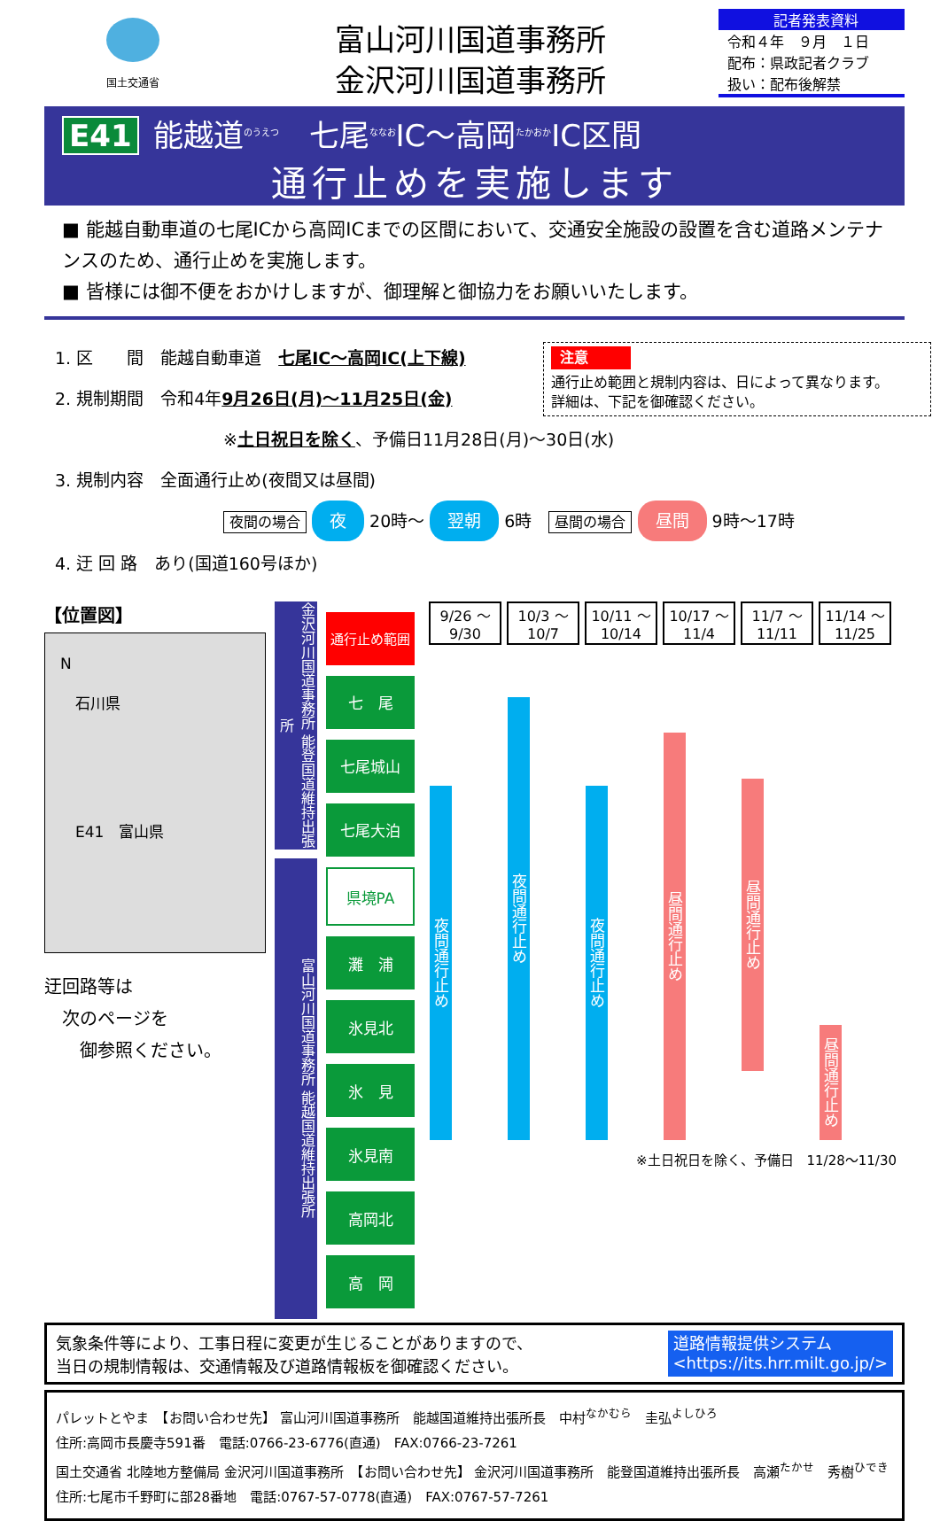国土交通省
富山河川国道事務所
金沢河川国道事務所
記者発表資料
令和４年　９月　１日
配布：県政記者クラブ
扱い：配布後解禁
E41 能越道<sup>のうえつ</sup>　七尾<sup>ななお</sup>IC～高岡<sup>たかおか</sup>IC区間
通行止めを実施します
■ 能越自動車道の七尾ICから高岡ICまでの区間において、交通安全施設の設置を含む道路メンテナンスのため、通行止めを実施します。
■ 皆様には御不便をおかけしますが、御理解と御協力をお願いいたします。
注意
通行止め範囲と規制内容は、日によって異なります。
詳細は、下記を御確認ください。
1. 区　　間　能越自動車道　七尾IC～高岡IC(上下線)
2. 規制期間　令和4年9月26日(月)～11月25日(金)
※土日祝日を除く、予備日11月28日(月)～30日(水)
3. 規制内容　全面通行止め(夜間又は昼間)
夜間の場合 夜 20時～ 翌朝 6時　昼間の場合 昼間 9時～17時
4. 迂 回 路　あり(国道160号ほか)
【位置図】
　N
　　石川県
　　E41　富山県
迂回路等は
　次のページを
　　御参照ください。
金沢河川国道事務所 能登国道維持出張所
富山河川国道事務所 能越国道維持出張所
| 通行止め範囲 |
| 七 尾 |
| 七尾城山 |
| 七尾大泊 |
| 県境PA |
| 灘 浦 |
| 氷見北 |
| 氷 見 |
| 氷見南 |
| 高岡北 |
| 高 岡 |
| 9/26 ～9/30 | 10/3 ～10/7 | 10/11 ～10/14 | 10/17 ～11/4 | 11/7 ～11/11 | 11/14 ～11/25 |
| --- | --- | --- | --- | --- | --- |
| 夜間通行止め | 夜間通行止め | 夜間通行止め | 昼間通行止め | 昼間通行止め | 昼間通行止め |
※土日祝日を除く、予備日　11/28～11/30
気象条件等により、工事日程に変更が生じることがありますので、
当日の規制情報は、交通情報及び道路情報板を御確認ください。
道路情報提供システム
<https://its.hrr.milt.go.jp/>
パレットとやま　【お問い合わせ先】 富山河川国道事務所　能越国道維持出張所長　中村<sup>なかむら</sup>　圭弘<sup>よしひろ</sup>
住所:高岡市長慶寺591番　電話:0766-23-6776(直通)　FAX:0766-23-7261
国土交通省 北陸地方整備局 金沢河川国道事務所　【お問い合わせ先】 金沢河川国道事務所　能登国道維持出張所長　高瀬<sup>たかせ</sup>　秀樹<sup>ひでき</sup>
住所:七尾市千野町に部28番地　電話:0767-57-0778(直通)　FAX:0767-57-7261